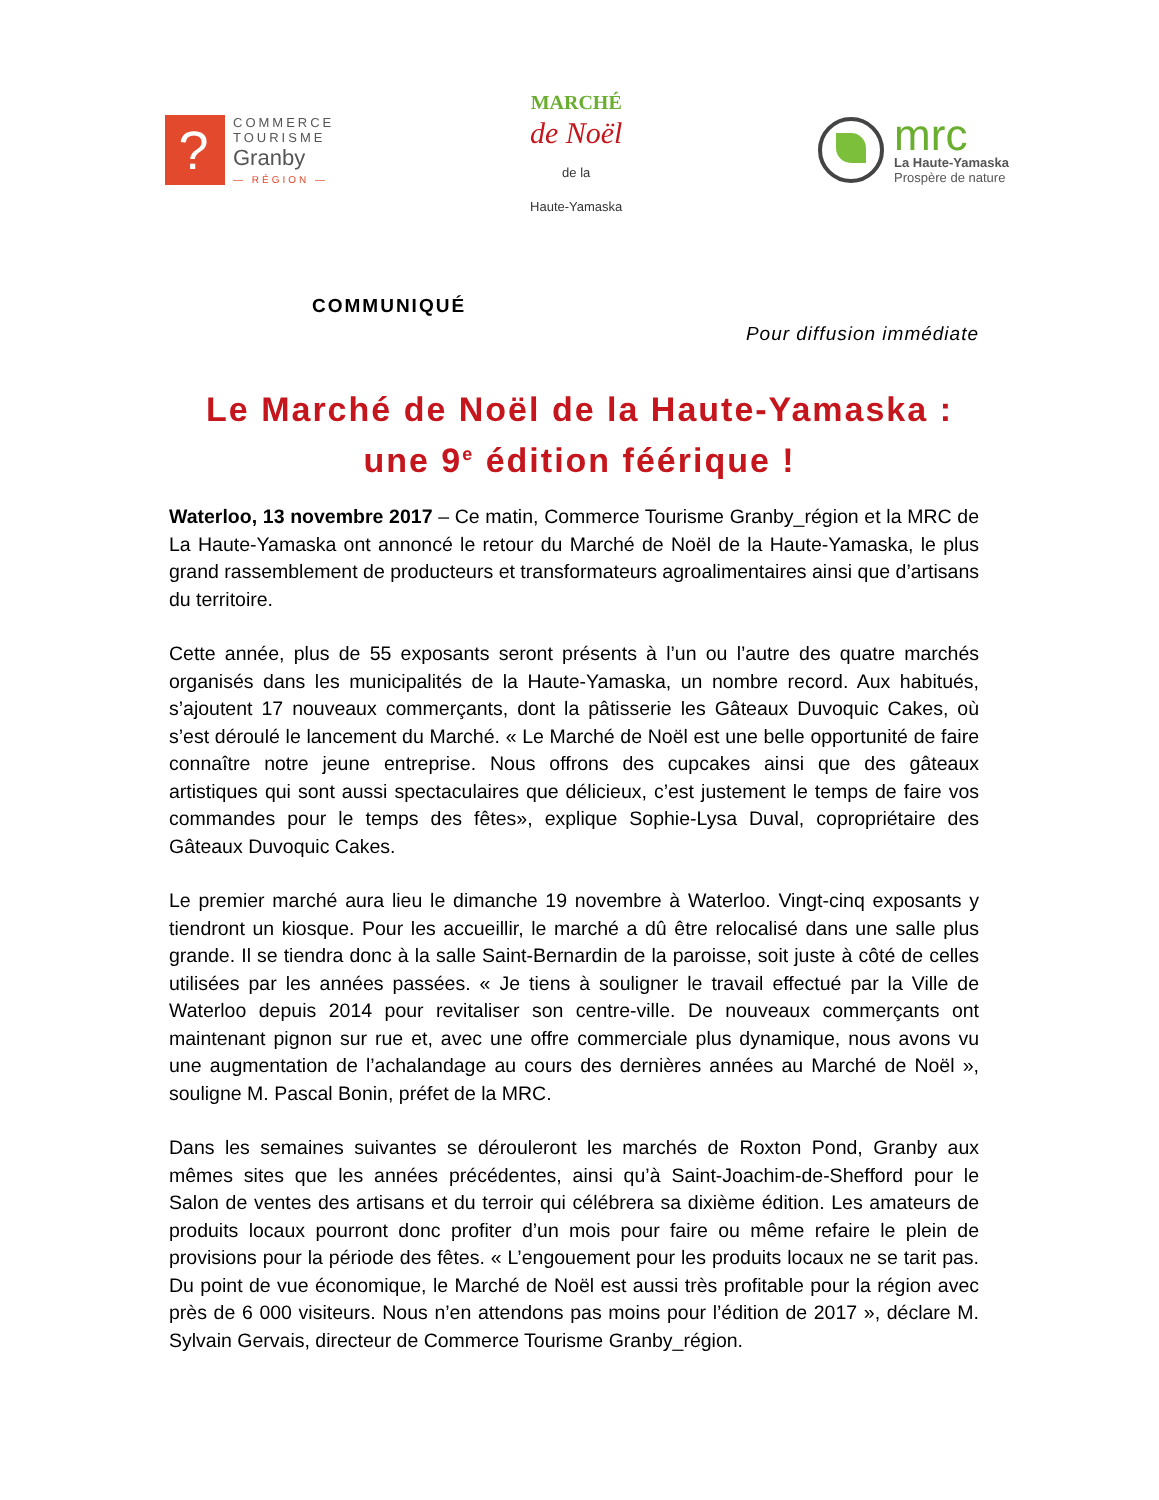?
COMMERCE
TOURISME
Granby
— RÉGION —
MARCHÉ
de Noël
de la
Haute-Yamaska
mrc
La Haute-Yamaska
Prospère de nature
COMMUNIQUÉ
Pour diffusion immédiate
Le Marché de Noël de la Haute-Yamaska :
une 9<sup>e</sup> édition féérique !
Waterloo, 13 novembre 2017 – Ce matin, Commerce Tourisme Granby_région et la MRC de La Haute-Yamaska ont annoncé le retour du Marché de Noël de la Haute-Yamaska, le plus grand rassemblement de producteurs et transformateurs agroalimentaires ainsi que d’artisans du territoire.
Cette année, plus de 55 exposants seront présents à l’un ou l’autre des quatre marchés organisés dans les municipalités de la Haute-Yamaska, un nombre record. Aux habitués, s’ajoutent 17 nouveaux commerçants, dont la pâtisserie les Gâteaux Duvoquic Cakes, où s’est déroulé le lancement du Marché. « Le Marché de Noël est une belle opportunité de faire connaître notre jeune entreprise. Nous offrons des cupcakes ainsi que des gâteaux artistiques qui sont aussi spectaculaires que délicieux, c’est justement le temps de faire vos commandes pour le temps des fêtes», explique Sophie-Lysa Duval, copropriétaire des Gâteaux Duvoquic Cakes.
Le premier marché aura lieu le dimanche 19 novembre à Waterloo. Vingt-cinq exposants y tiendront un kiosque. Pour les accueillir, le marché a dû être relocalisé dans une salle plus grande. Il se tiendra donc à la salle Saint-Bernardin de la paroisse, soit juste à côté de celles utilisées par les années passées. « Je tiens à souligner le travail effectué par la Ville de Waterloo depuis 2014 pour revitaliser son centre-ville. De nouveaux commerçants ont maintenant pignon sur rue et, avec une offre commerciale plus dynamique, nous avons vu une augmentation de l’achalandage au cours des dernières années au Marché de Noël », souligne M. Pascal Bonin, préfet de la MRC.
Dans les semaines suivantes se dérouleront les marchés de Roxton Pond, Granby aux mêmes sites que les années précédentes, ainsi qu’à Saint-Joachim-de-Shefford pour le Salon de ventes des artisans et du terroir qui célébrera sa dixième édition. Les amateurs de produits locaux pourront donc profiter d’un mois pour faire ou même refaire le plein de provisions pour la période des fêtes. « L’engouement pour les produits locaux ne se tarit pas. Du point de vue économique, le Marché de Noël est aussi très profitable pour la région avec près de 6 000 visiteurs. Nous n’en attendons pas moins pour l’édition de 2017 », déclare M. Sylvain Gervais, directeur de Commerce Tourisme Granby_région.